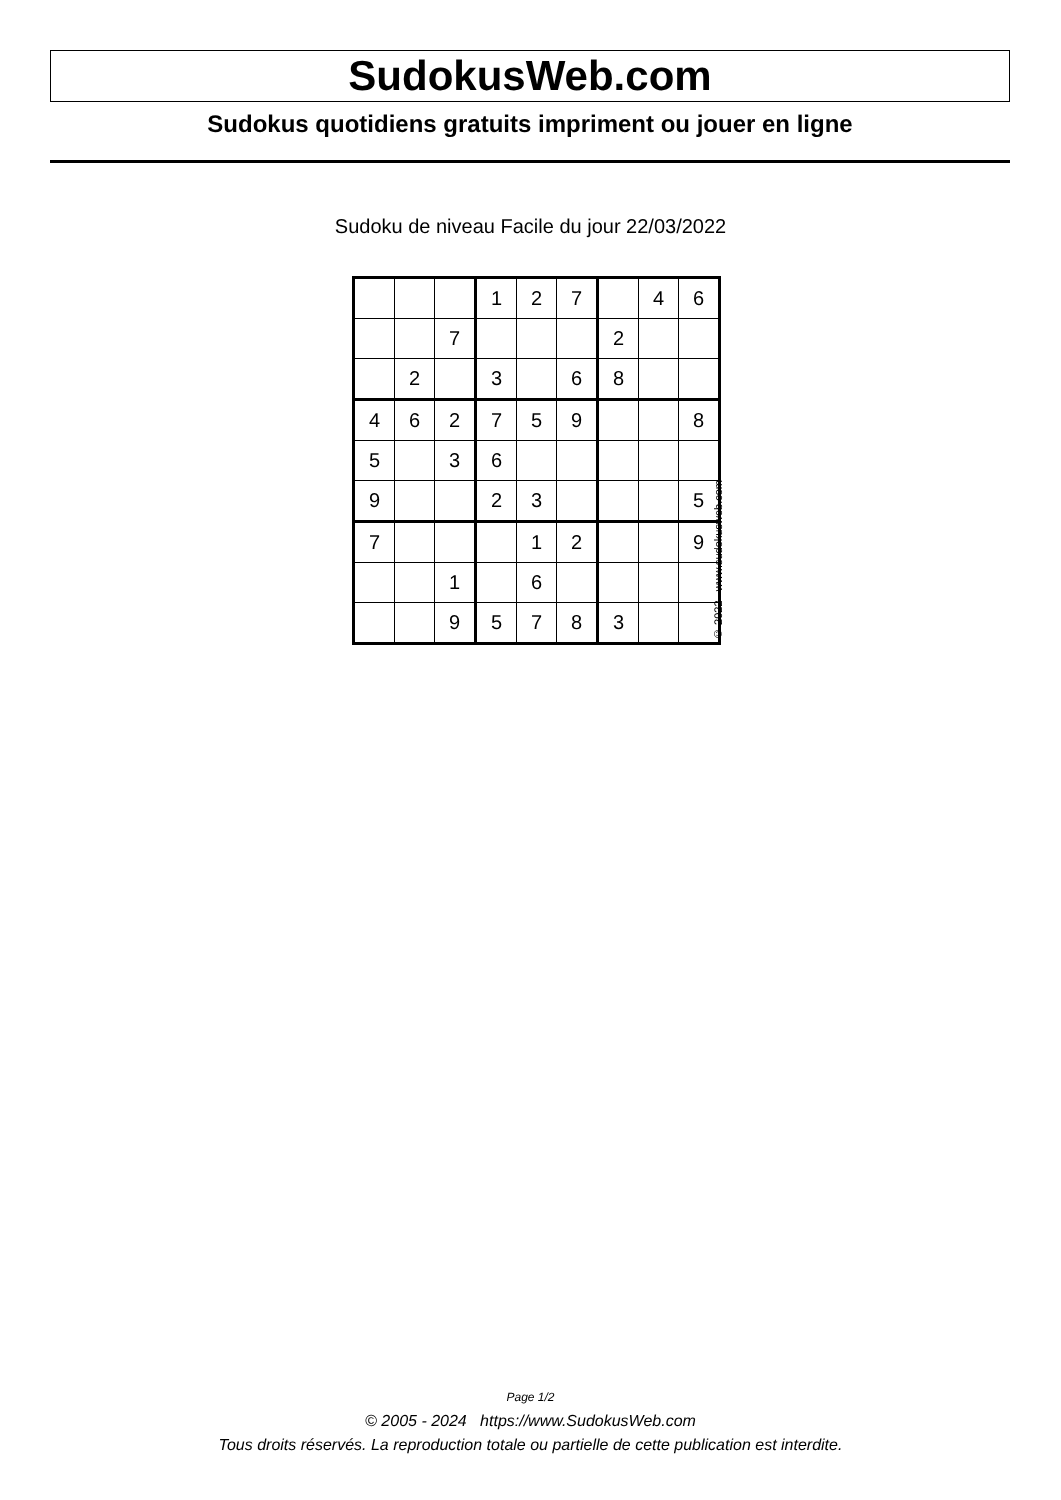SudokusWeb.com
Sudokus quotidiens gratuits impriment ou jouer en ligne
Sudoku de niveau Facile du jour 22/03/2022
| | | | 1 | 2 | 7 | | 4 | 6 |
| | | 7 | | | | 2 | | |
| | 2 | | 3 | | 6 | 8 | | |
| 4 | 6 | 2 | 7 | 5 | 9 | | | 8 |
| 5 | | 3 | 6 | | | | | |
| 9 | | | 2 | 3 | | | | 5 |
| 7 | | | | 1 | 2 | | | 9 |
| | | 1 | | 6 | | | | |
| | | 9 | 5 | 7 | 8 | 3 | | |
© 2022 www.sudokusweb.com
Page 1/2
© 2005 - 2024 https://www.SudokusWeb.com
Tous droits réservés. La reproduction totale ou partielle de cette publication est interdite.